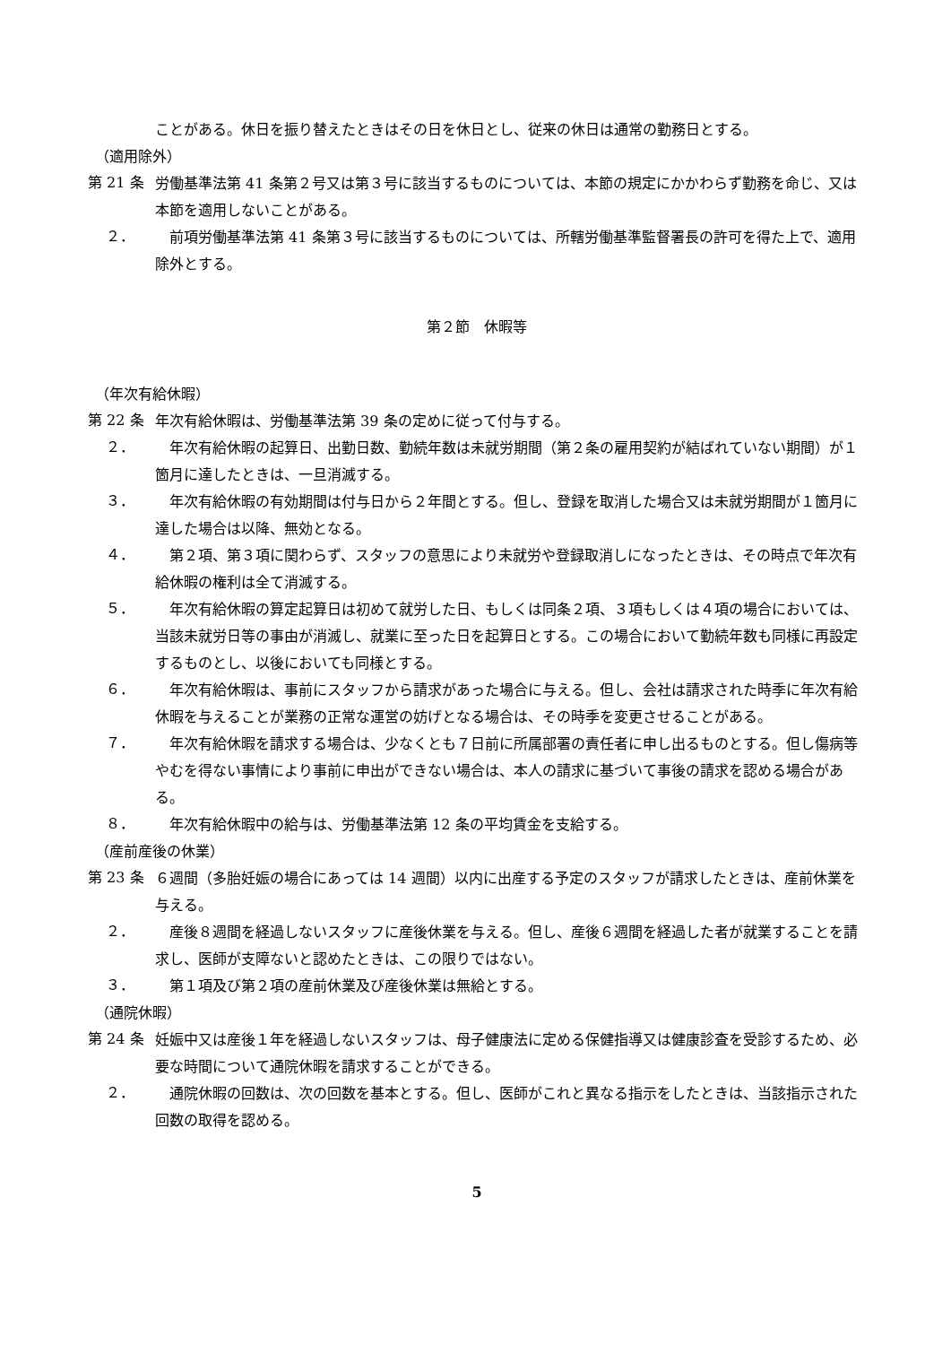ことがある。休日を振り替えたときはその日を休日とし、従来の休日は通常の勤務日とする。
（適用除外）
第 21 条
労働基準法第 41 条第２号又は第３号に該当するものについては、本節の規定にかかわらず勤務を命じ、又は本節を適用しないことがある。
２．
　前項労働基準法第 41 条第３号に該当するものについては、所轄労働基準監督署長の許可を得た上で、適用除外とする。
第２節　休暇等
（年次有給休暇）
第 22 条
年次有給休暇は、労働基準法第 39 条の定めに従って付与する。
２．
　年次有給休暇の起算日、出勤日数、勤続年数は未就労期間（第２条の雇用契約が結ばれていない期間）が１箇月に達したときは、一旦消滅する。
３．
　年次有給休暇の有効期間は付与日から２年間とする。但し、登録を取消した場合又は未就労期間が１箇月に達した場合は以降、無効となる。
４．
　第２項、第３項に関わらず、スタッフの意思により未就労や登録取消しになったときは、その時点で年次有給休暇の権利は全て消滅する。
５．
　年次有給休暇の算定起算日は初めて就労した日、もしくは同条２項、３項もしくは４項の場合においては、当該未就労日等の事由が消滅し、就業に至った日を起算日とする。この場合において勤続年数も同様に再設定するものとし、以後においても同様とする。
６．
　年次有給休暇は、事前にスタッフから請求があった場合に与える。但し、会社は請求された時季に年次有給休暇を与えることが業務の正常な運営の妨げとなる場合は、その時季を変更させることがある。
７．
　年次有給休暇を請求する場合は、少なくとも７日前に所属部署の責任者に申し出るものとする。但し傷病等やむを得ない事情により事前に申出ができない場合は、本人の請求に基づいて事後の請求を認める場合がある。
８．
　年次有給休暇中の給与は、労働基準法第 12 条の平均賃金を支給する。
（産前産後の休業）
第 23 条
６週間（多胎妊娠の場合にあっては 14 週間）以内に出産する予定のスタッフが請求したときは、産前休業を与える。
２．
　産後８週間を経過しないスタッフに産後休業を与える。但し、産後６週間を経過した者が就業することを請求し、医師が支障ないと認めたときは、この限りではない。
３．
　第１項及び第２項の産前休業及び産後休業は無給とする。
（通院休暇）
第 24 条
妊娠中又は産後１年を経過しないスタッフは、母子健康法に定める保健指導又は健康診査を受診するため、必要な時間について通院休暇を請求することができる。
２．
　通院休暇の回数は、次の回数を基本とする。但し、医師がこれと異なる指示をしたときは、当該指示された回数の取得を認める。
5